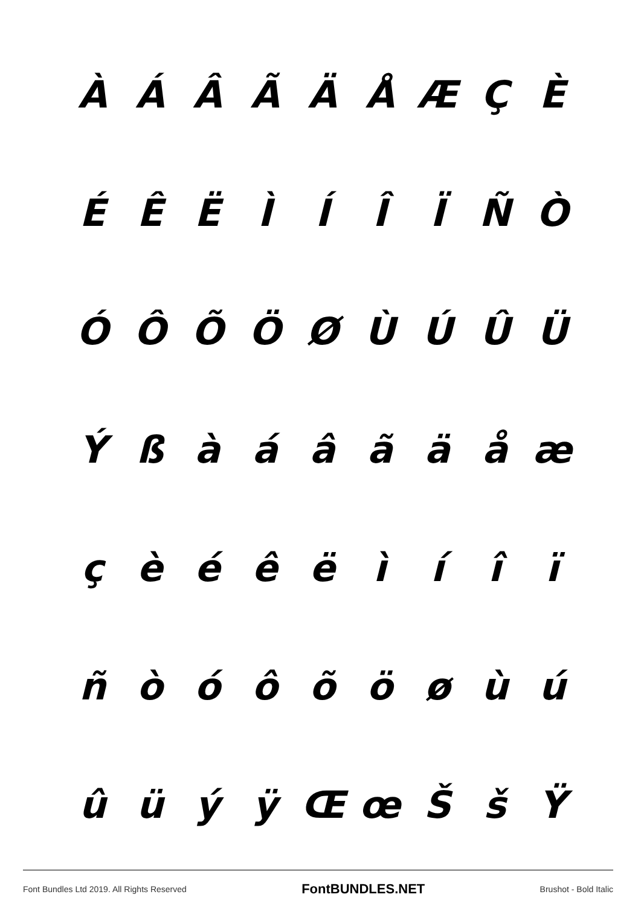ÀÁÂÃÄÅÆÇÈ
ÉÊËÌÍÎÏÑÒ
ÓÔÕÖØÙÚÛÜ
Ýßàáâãäåæ
çèéêëìíîï
ñòóôõöøùú
ûüýÿŒœŠšŸ
Font Bundles Ltd 2019. All Rights Reserved FontBUNDLES.NET Brushot - Bold Italic